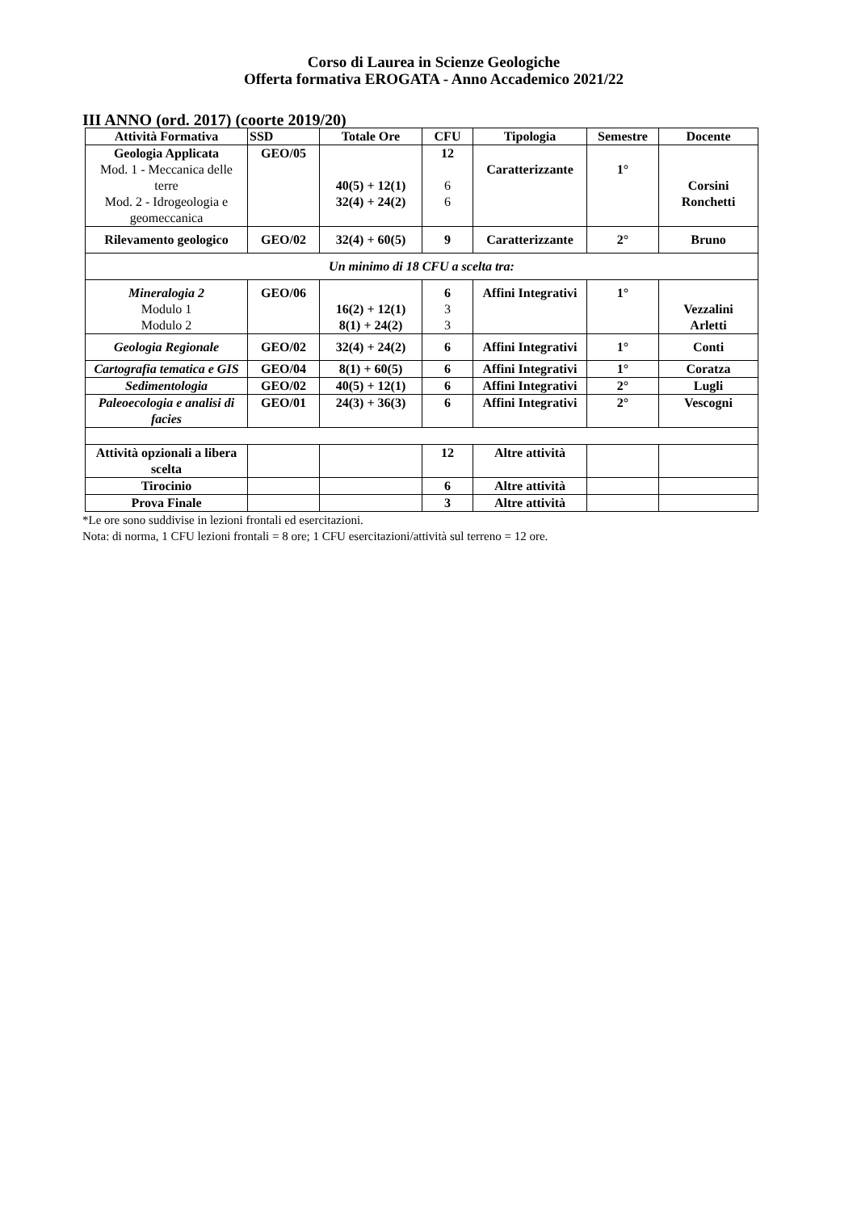Corso di Laurea in Scienze Geologiche
Offerta formativa EROGATA - Anno Accademico 2021/22
III ANNO (ord. 2017) (coorte 2019/20)
| Attività Formativa | SSD | Totale Ore | CFU | Tipologia | Semestre | Docente |
| --- | --- | --- | --- | --- | --- | --- |
| Geologia Applicata Mod. 1 - Meccanica delle terre Mod. 2 - Idrogeologia e geomeccanica | GEO/05 | 40(5) + 12(1) 32(4) + 24(2) | 12 6 6 | Caratterizzante | 1° | Corsini Ronchetti |
| Rilevamento geologico | GEO/02 | 32(4) + 60(5) | 9 | Caratterizzante | 2° | Bruno |
| Un minimo di 18 CFU a scelta tra: | | | | | | |
| Mineralogia 2 Modulo 1 Modulo 2 | GEO/06 | 16(2) + 12(1) 8(1) + 24(2) | 6 3 3 | Affini Integrativi | 1° | Vezzalini Arletti |
| Geologia Regionale | GEO/02 | 32(4) + 24(2) | 6 | Affini Integrativi | 1° | Conti |
| Cartografia tematica e GIS | GEO/04 | 8(1) + 60(5) | 6 | Affini Integrativi | 1° | Coratza |
| Sedimentologia | GEO/02 | 40(5) + 12(1) | 6 | Affini Integrativi | 2° | Lugli |
| Paleoecologia e analisi di facies | GEO/01 | 24(3) + 36(3) | 6 | Affini Integrativi | 2° | Vescogni |
| Attività opzionali a libera scelta | | | 12 | Altre attività | | |
| Tirocinio | | | 6 | Altre attività | | |
| Prova Finale | | | 3 | Altre attività | | |
*Le ore sono suddivise in lezioni frontali ed esercitazioni.
Nota: di norma, 1 CFU lezioni frontali = 8 ore; 1 CFU esercitazioni/attività sul terreno = 12 ore.